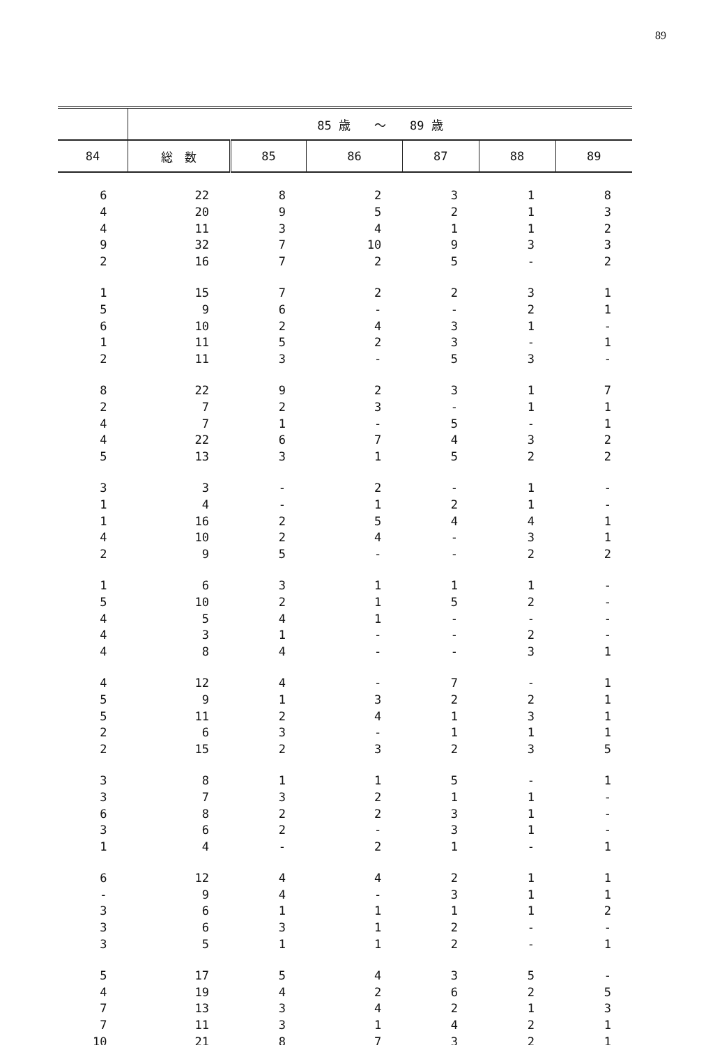89
| | 85 歳 ～ 89 歳 | | | | | |
| --- | --- | --- | --- | --- | --- | --- |
| 84 | 総 数 | 85 | 86 | 87 | 88 | 89 |
| 6 | 22 | 8 | 2 | 3 | 1 | 8 |
| 4 | 20 | 9 | 5 | 2 | 1 | 3 |
| 4 | 11 | 3 | 4 | 1 | 1 | 2 |
| 9 | 32 | 7 | 10 | 9 | 3 | 3 |
| 2 | 16 | 7 | 2 | 5 | - | 2 |
| 1 | 15 | 7 | 2 | 2 | 3 | 1 |
| 5 | 9 | 6 | - | - | 2 | 1 |
| 6 | 10 | 2 | 4 | 3 | 1 | - |
| 1 | 11 | 5 | 2 | 3 | - | 1 |
| 2 | 11 | 3 | - | 5 | 3 | - |
| 8 | 22 | 9 | 2 | 3 | 1 | 7 |
| 2 | 7 | 2 | 3 | - | 1 | 1 |
| 4 | 7 | 1 | - | 5 | - | 1 |
| 4 | 22 | 6 | 7 | 4 | 3 | 2 |
| 5 | 13 | 3 | 1 | 5 | 2 | 2 |
| 3 | 3 | - | 2 | - | 1 | - |
| 1 | 4 | - | 1 | 2 | 1 | - |
| 1 | 16 | 2 | 5 | 4 | 4 | 1 |
| 4 | 10 | 2 | 4 | - | 3 | 1 |
| 2 | 9 | 5 | - | - | 2 | 2 |
| 1 | 6 | 3 | 1 | 1 | 1 | - |
| 5 | 10 | 2 | 1 | 5 | 2 | - |
| 4 | 5 | 4 | 1 | - | - | - |
| 4 | 3 | 1 | - | - | 2 | - |
| 4 | 8 | 4 | - | - | 3 | 1 |
| 4 | 12 | 4 | - | 7 | - | 1 |
| 5 | 9 | 1 | 3 | 2 | 2 | 1 |
| 5 | 11 | 2 | 4 | 1 | 3 | 1 |
| 2 | 6 | 3 | - | 1 | 1 | 1 |
| 2 | 15 | 2 | 3 | 2 | 3 | 5 |
| 3 | 8 | 1 | 1 | 5 | - | 1 |
| 3 | 7 | 3 | 2 | 1 | 1 | - |
| 6 | 8 | 2 | 2 | 3 | 1 | - |
| 3 | 6 | 2 | - | 3 | 1 | - |
| 1 | 4 | - | 2 | 1 | - | 1 |
| 6 | 12 | 4 | 4 | 2 | 1 | 1 |
| - | 9 | 4 | - | 3 | 1 | 1 |
| 3 | 6 | 1 | 1 | 1 | 1 | 2 |
| 3 | 6 | 3 | 1 | 2 | - | - |
| 3 | 5 | 1 | 1 | 2 | - | 1 |
| 5 | 17 | 5 | 4 | 3 | 5 | - |
| 4 | 19 | 4 | 2 | 6 | 2 | 5 |
| 7 | 13 | 3 | 4 | 2 | 1 | 3 |
| 7 | 11 | 3 | 1 | 4 | 2 | 1 |
| 10 | 21 | 8 | 7 | 3 | 2 | 1 |